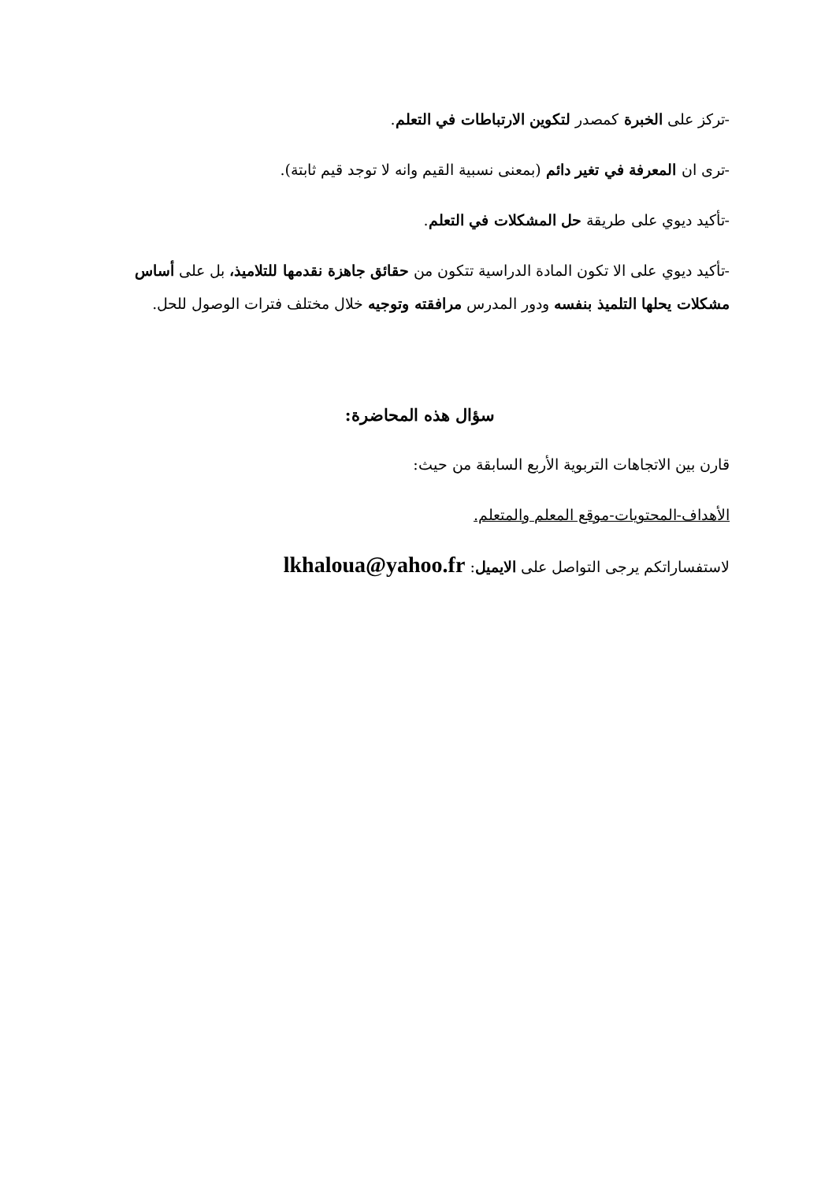-تركز على الخبرة كمصدر لتكوين الارتباطات في التعلم.
-ترى ان المعرفة في تغير دائم (بمعنى نسبية القيم وانه لا توجد قيم ثابتة).
-تأكيد ديوي على طريقة حل المشكلات في التعلم.
-تأكيد ديوي على الا تكون المادة الدراسية تتكون من حقائق جاهزة نقدمها للتلاميذ، بل على أساس مشكلات يحلها التلميذ بنفسه ودور المدرس مرافقته وتوجيه خلال مختلف فترات الوصول للحل.
سؤال هذه المحاضرة:
قارن بين الاتجاهات التربوية الأربع السابقة من حيث:
الأهداف-المحتويات-موقع المعلم والمتعلم.
لاستفساراتكم يرجى التواصل على الايميل: lkhaloua@yahoo.fr